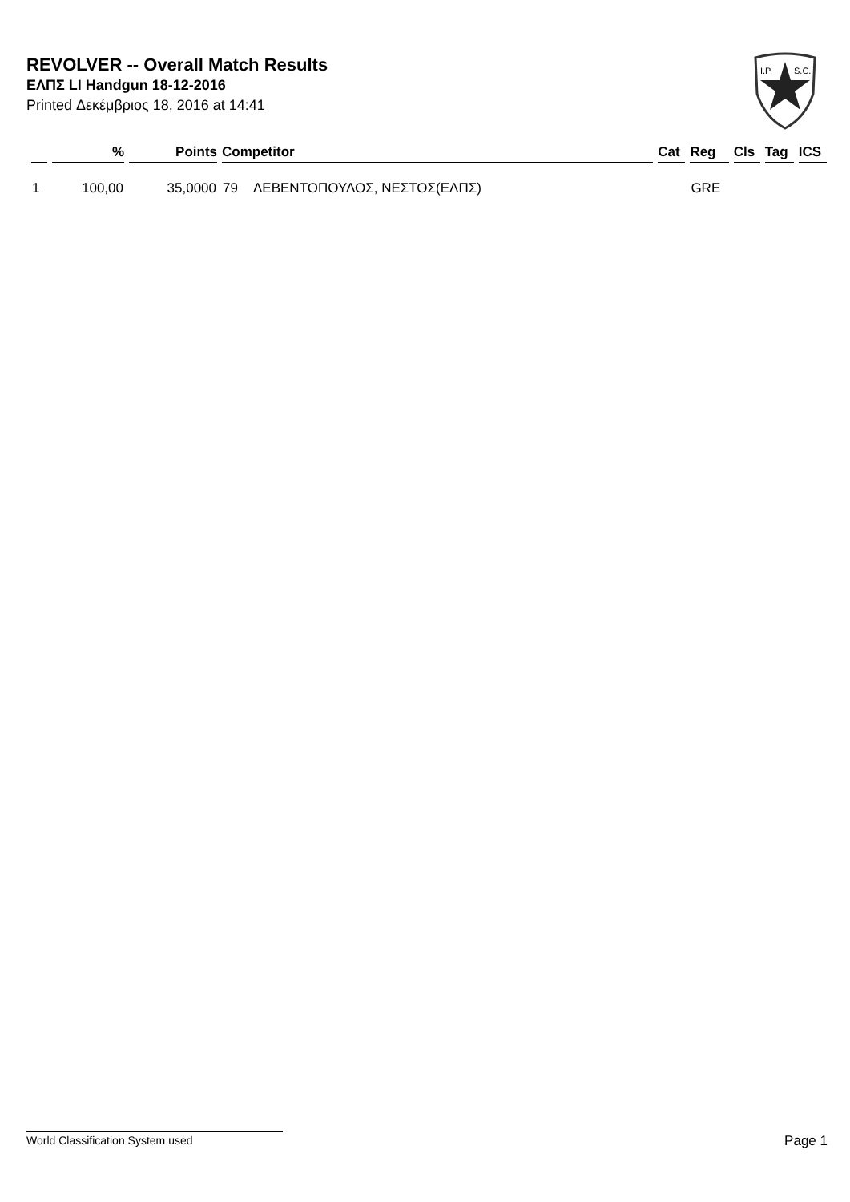REVOLVER -- Overall Match Results
ΕΛΠΣ LI Handgun 18-12-2016
Printed Δεκέμβριος 18, 2016 at 14:41
I.P.
S.C.
| | % | Points | Competitor | | Cat | Reg | Cls | Tag | ICS |
| --- | --- | --- | --- | --- | --- | --- | --- | --- | --- |
| 1 | 100,00 | 35,0000 | 79 | ΛΕΒΕΝΤΟΠΟΥΛΟΣ, ΝΕΣΤΟΣ(ΕΛΠΣ) | | GRE | | | |
World Classification System used Page 1